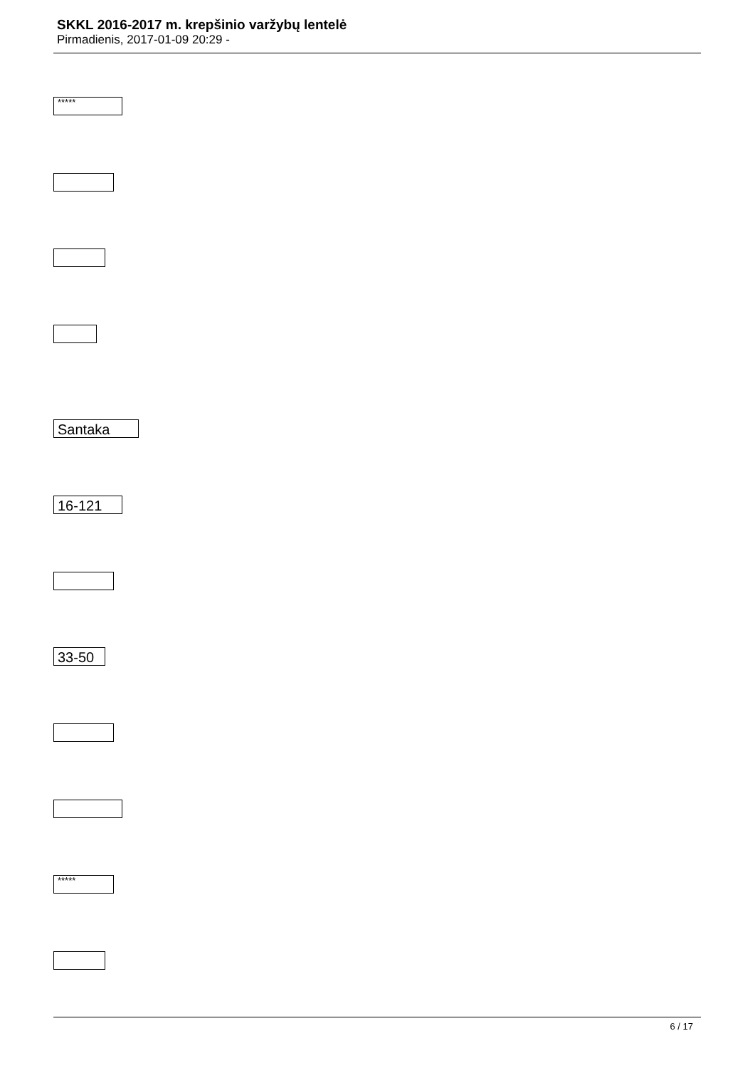SKKL 2016-2017 m. krepšinio varžybų lentelė
Pirmadienis, 2017-01-09 20:29 -
*****
Santaka
16-121
33-50
*****
6 / 17